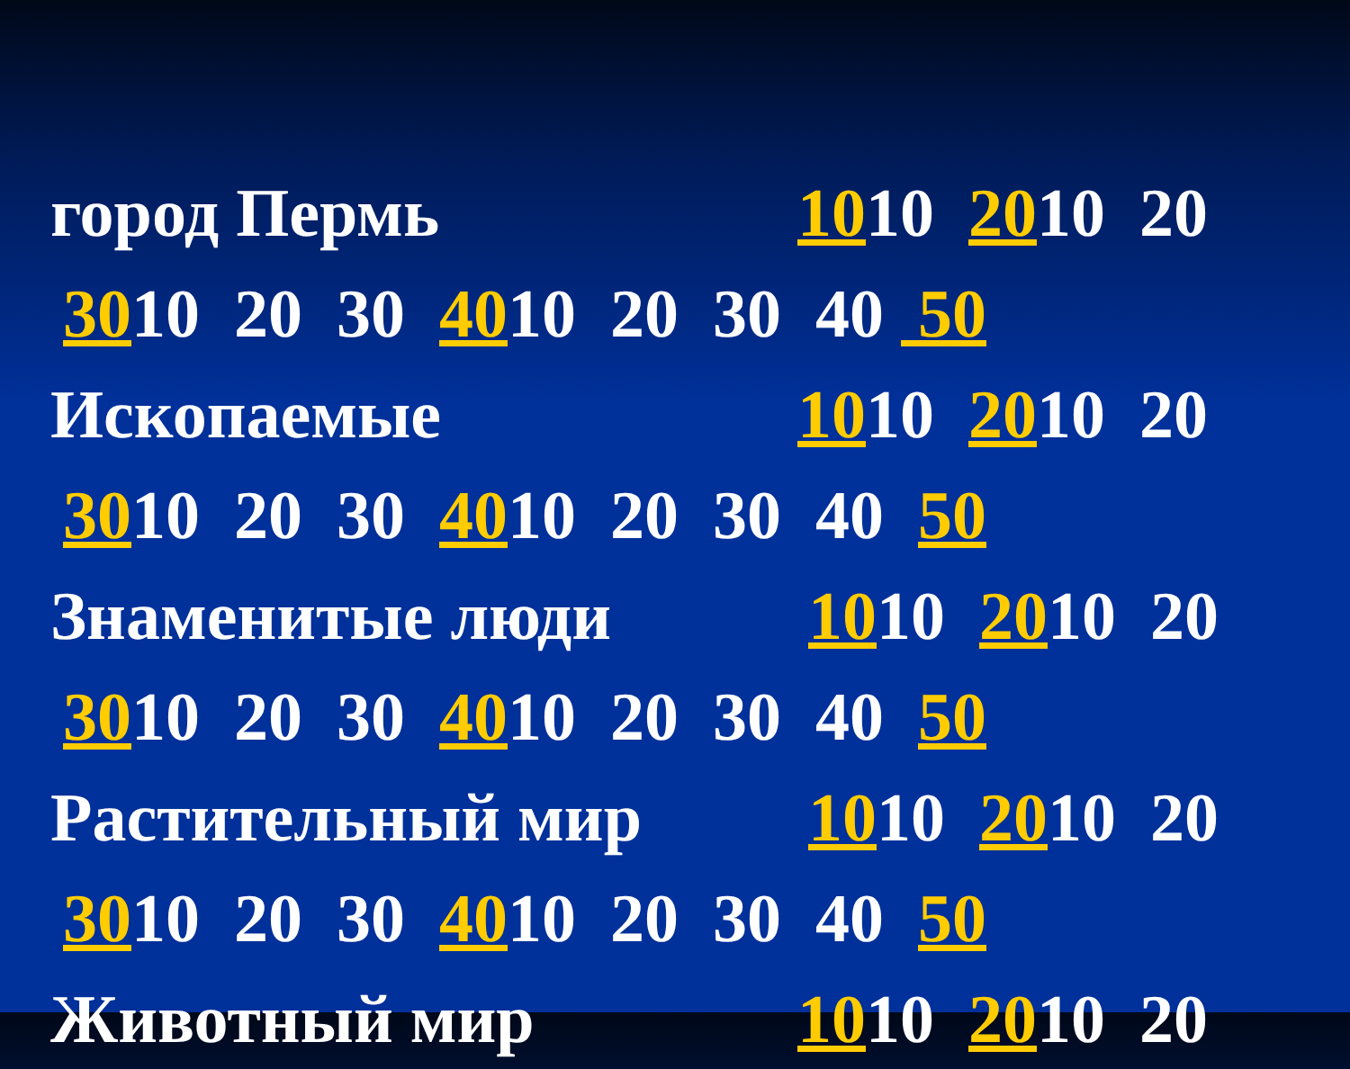город Пермь 1010 2010 20
3010 20 30 4010 20 30 40 50
Ископаемые 1010 2010 20
3010 20 30 4010 20 30 40 50
Знаменитые люди 1010 2010 20
3010 20 30 4010 20 30 40 50
Растительный мир 1010 2010 20
3010 20 30 4010 20 30 40 50
Животный мир 1010 2010 20